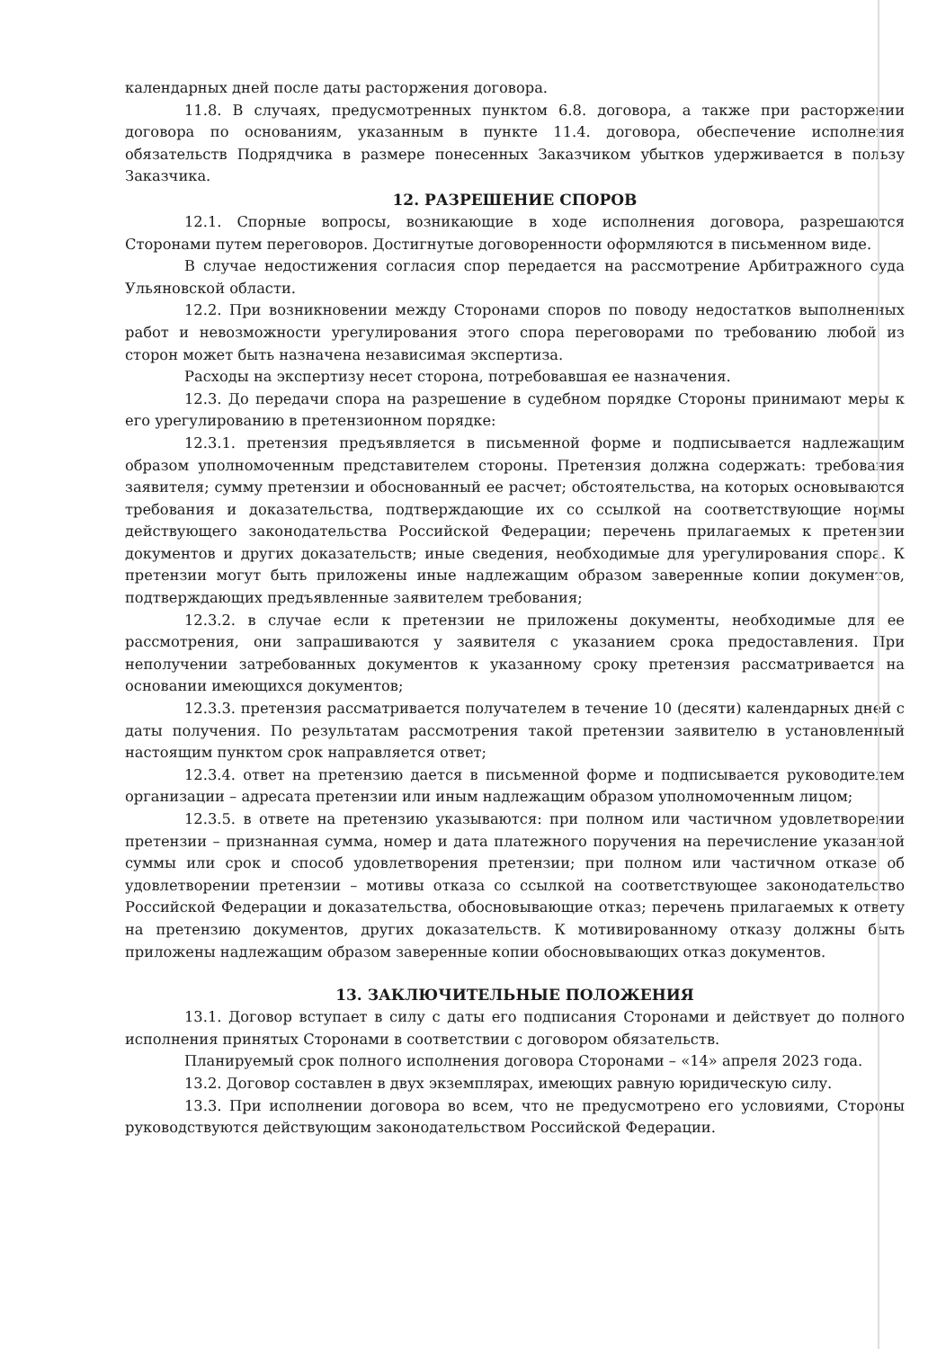календарных дней после даты расторжения договора.
11.8. В случаях, предусмотренных пунктом 6.8. договора, а также при расторжении договора по основаниям, указанным в пункте 11.4. договора, обеспечение исполнения обязательств Подрядчика в размере понесенных Заказчиком убытков удерживается в пользу Заказчика.
12. РАЗРЕШЕНИЕ СПОРОВ
12.1. Спорные вопросы, возникающие в ходе исполнения договора, разрешаются Сторонами путем переговоров. Достигнутые договоренности оформляются в письменном виде.
В случае недостижения согласия спор передается на рассмотрение Арбитражного суда Ульяновской области.
12.2. При возникновении между Сторонами споров по поводу недостатков выполненных работ и невозможности урегулирования этого спора переговорами по требованию любой из сторон может быть назначена независимая экспертиза.
Расходы на экспертизу несет сторона, потребовавшая ее назначения.
12.3. До передачи спора на разрешение в судебном порядке Стороны принимают меры к его урегулированию в претензионном порядке:
12.3.1. претензия предъявляется в письменной форме и подписывается надлежащим образом уполномоченным представителем стороны. Претензия должна содержать: требования заявителя; сумму претензии и обоснованный ее расчет; обстоятельства, на которых основываются требования и доказательства, подтверждающие их со ссылкой на соответствующие нормы действующего законодательства Российской Федерации; перечень прилагаемых к претензии документов и других доказательств; иные сведения, необходимые для урегулирования спора. К претензии могут быть приложены иные надлежащим образом заверенные копии документов, подтверждающих предъявленные заявителем требования;
12.3.2. в случае если к претензии не приложены документы, необходимые для ее рассмотрения, они запрашиваются у заявителя с указанием срока предоставления. При неполучении затребованных документов к указанному сроку претензия рассматривается на основании имеющихся документов;
12.3.3. претензия рассматривается получателем в течение 10 (десяти) календарных дней с даты получения. По результатам рассмотрения такой претензии заявителю в установленный настоящим пунктом срок направляется ответ;
12.3.4. ответ на претензию дается в письменной форме и подписывается руководителем организации – адресата претензии или иным надлежащим образом уполномоченным лицом;
12.3.5. в ответе на претензию указываются: при полном или частичном удовлетворении претензии – признанная сумма, номер и дата платежного поручения на перечисление указанной суммы или срок и способ удовлетворения претензии; при полном или частичном отказе об удовлетворении претензии – мотивы отказа со ссылкой на соответствующее законодательство Российской Федерации и доказательства, обосновывающие отказ; перечень прилагаемых к ответу на претензию документов, других доказательств. К мотивированному отказу должны быть приложены надлежащим образом заверенные копии обосновывающих отказ документов.
13. ЗАКЛЮЧИТЕЛЬНЫЕ ПОЛОЖЕНИЯ
13.1. Договор вступает в силу с даты его подписания Сторонами и действует до полного исполнения принятых Сторонами в соответствии с договором обязательств.
Планируемый срок полного исполнения договора Сторонами – «14» апреля 2023 года.
13.2. Договор составлен в двух экземплярах, имеющих равную юридическую силу.
13.3. При исполнении договора во всем, что не предусмотрено его условиями, Стороны руководствуются действующим законодательством Российской Федерации.